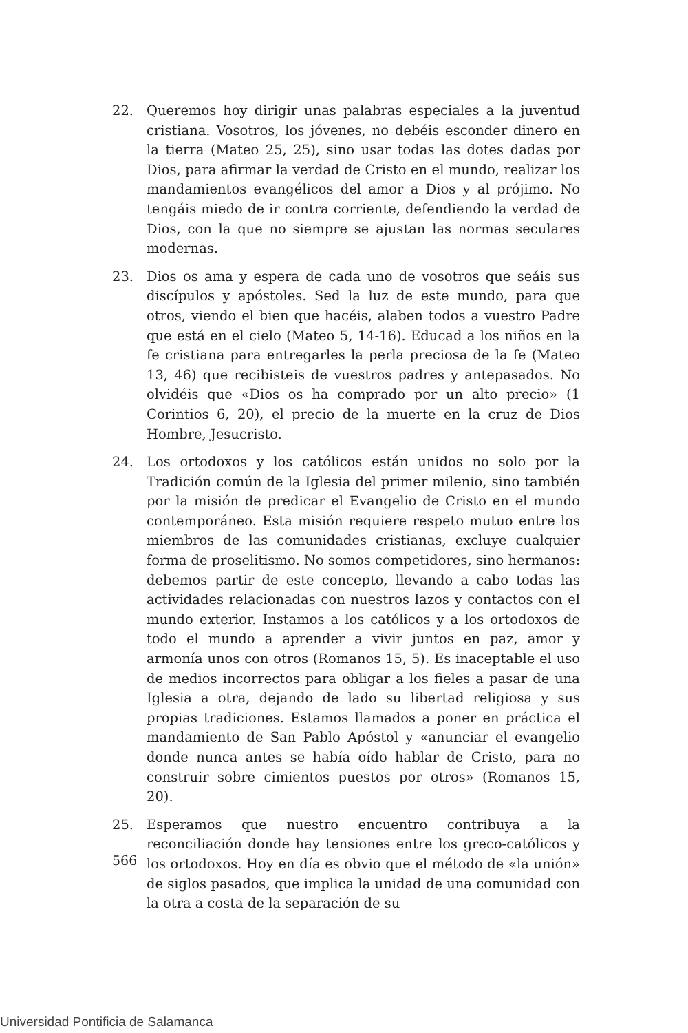22. Queremos hoy dirigir unas palabras especiales a la juventud cristiana. Vosotros, los jóvenes, no debéis esconder dinero en la tierra (Mateo 25, 25), sino usar todas las dotes dadas por Dios, para afirmar la verdad de Cristo en el mundo, realizar los mandamientos evangélicos del amor a Dios y al prójimo. No tengáis miedo de ir contra corriente, defendiendo la verdad de Dios, con la que no siempre se ajustan las normas seculares modernas.
23. Dios os ama y espera de cada uno de vosotros que seáis sus discípulos y apóstoles. Sed la luz de este mundo, para que otros, viendo el bien que hacéis, alaben todos a vuestro Padre que está en el cielo (Mateo 5, 14-16). Educad a los niños en la fe cristiana para entregarles la perla preciosa de la fe (Mateo 13, 46) que recibisteis de vuestros padres y antepasados. No olvidéis que «Dios os ha comprado por un alto precio» (1 Corintios 6, 20), el precio de la muerte en la cruz de Dios Hombre, Jesucristo.
24. Los ortodoxos y los católicos están unidos no solo por la Tradición común de la Iglesia del primer milenio, sino también por la misión de predicar el Evangelio de Cristo en el mundo contemporáneo. Esta misión requiere respeto mutuo entre los miembros de las comunidades cristianas, excluye cualquier forma de proselitismo. No somos competidores, sino hermanos: debemos partir de este concepto, llevando a cabo todas las actividades relacionadas con nuestros lazos y contactos con el mundo exterior. Instamos a los católicos y a los ortodoxos de todo el mundo a aprender a vivir juntos en paz, amor y armonía unos con otros (Romanos 15, 5). Es inaceptable el uso de medios incorrectos para obligar a los fieles a pasar de una Iglesia a otra, dejando de lado su libertad religiosa y sus propias tradiciones. Estamos llamados a poner en práctica el mandamiento de San Pablo Apóstol y «anunciar el evangelio donde nunca antes se había oído hablar de Cristo, para no construir sobre cimientos puestos por otros» (Romanos 15, 20).
25. Esperamos que nuestro encuentro contribuya a la reconciliación donde hay tensiones entre los greco-católicos y los ortodoxos. Hoy en día es obvio que el método de «la unión» de siglos pasados, que implica la unidad de una comunidad con la otra a costa de la separación de su
566
Universidad Pontificia de Salamanca